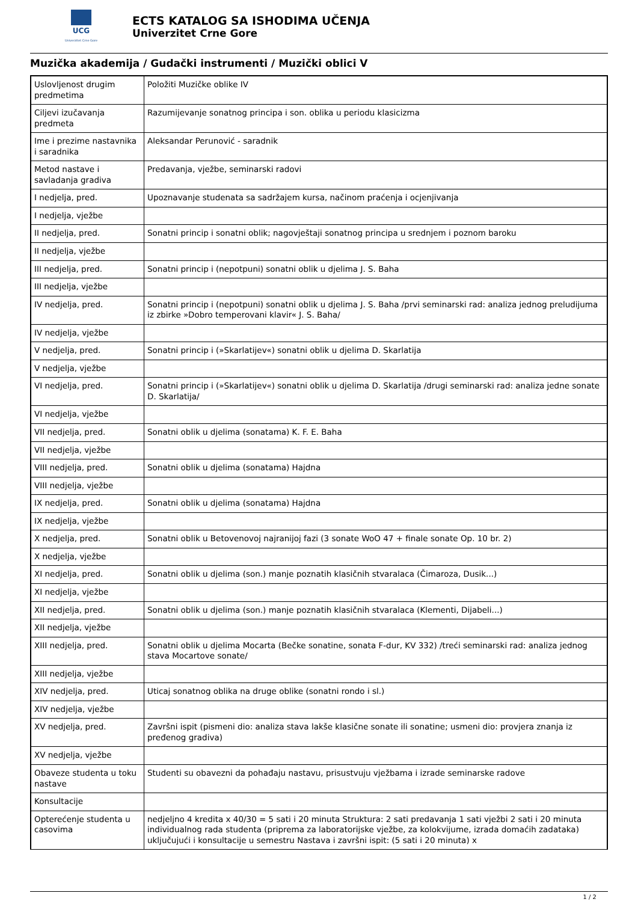UCG
Univerzitet Crne Gore
ECTS KATALOG SA ISHODIMA UČENJA
Univerzitet Crne Gore
Muzička akademija / Gudački instrumenti / Muzički oblici V
| Uslovljenost drugim predmetima | Položiti Muzičke oblike IV |
| Ciljevi izučavanja predmeta | Razumijevanje sonatnog principa i son. oblika u periodu klasicizma |
| Ime i prezime nastavnika i saradnika | Aleksandar Perunović - saradnik |
| Metod nastave i savladanja gradiva | Predavanja, vježbe, seminarski radovi |
| I nedjelja, pred. | Upoznavanje studenata sa sadržajem kursa, načinom praćenja i ocjenjivanja |
| I nedjelja, vježbe | |
| II nedjelja, pred. | Sonatni princip i sonatni oblik; nagovještaji sonatnog principa u srednjem i poznom baroku |
| II nedjelja, vježbe | |
| III nedjelja, pred. | Sonatni princip i (nepotpuni) sonatni oblik u djelima J. S. Baha |
| III nedjelja, vježbe | |
| IV nedjelja, pred. | Sonatni princip i (nepotpuni) sonatni oblik u djelima J. S. Baha /prvi seminarski rad: analiza jednog preludijuma iz zbirke »Dobro temperovani klavir« J. S. Baha/ |
| IV nedjelja, vježbe | |
| V nedjelja, pred. | Sonatni princip i (»Skarlatijev«) sonatni oblik u djelima D. Skarlatija |
| V nedjelja, vježbe | |
| VI nedjelja, pred. | Sonatni princip i (»Skarlatijev«) sonatni oblik u djelima D. Skarlatija /drugi seminarski rad: analiza jedne sonate D. Skarlatija/ |
| VI nedjelja, vježbe | |
| VII nedjelja, pred. | Sonatni oblik u djelima (sonatama) K. F. E. Baha |
| VII nedjelja, vježbe | |
| VIII nedjelja, pred. | Sonatni oblik u djelima (sonatama) Hajdna |
| VIII nedjelja, vježbe | |
| IX nedjelja, pred. | Sonatni oblik u djelima (sonatama) Hajdna |
| IX nedjelja, vježbe | |
| X nedjelja, pred. | Sonatni oblik u Betovenovoj najranijoj fazi (3 sonate WoO 47 + finale sonate Op. 10 br. 2) |
| X nedjelja, vježbe | |
| XI nedjelja, pred. | Sonatni oblik u djelima (son.) manje poznatih klasičnih stvaralaca (Čimaroza, Dusik...) |
| XI nedjelja, vježbe | |
| XII nedjelja, pred. | Sonatni oblik u djelima (son.) manje poznatih klasičnih stvaralaca (Klementi, Dijabeli...) |
| XII nedjelja, vježbe | |
| XIII nedjelja, pred. | Sonatni oblik u djelima Mocarta (Bečke sonatine, sonata F-dur, KV 332) /treći seminarski rad: analiza jednog stava Mocartove sonate/ |
| XIII nedjelja, vježbe | |
| XIV nedjelja, pred. | Uticaj sonatnog oblika na druge oblike (sonatni rondo i sl.) |
| XIV nedjelja, vježbe | |
| XV nedjelja, pred. | Završni ispit (pismeni dio: analiza stava lakše klasične sonate ili sonatine; usmeni dio: provjera znanja iz pređenog gradiva) |
| XV nedjelja, vježbe | |
| Obaveze studenta u toku nastave | Studenti su obavezni da pohađaju nastavu, prisustvuju vježbama i izrade seminarske radove |
| Konsultacije | |
| Opterećenje studenta u casovima | nedjeljno 4 kredita x 40/30 = 5 sati i 20 minuta Struktura: 2 sati predavanja 1 sati vježbi 2 sati i 20 minuta individualnog rada studenta (priprema za laboratorijske vježbe, za kolokvijume, izrada domaćih zadataka) uključujući i konsultacije u semestru Nastava i završni ispit: (5 sati i 20 minuta) x |
1 / 2